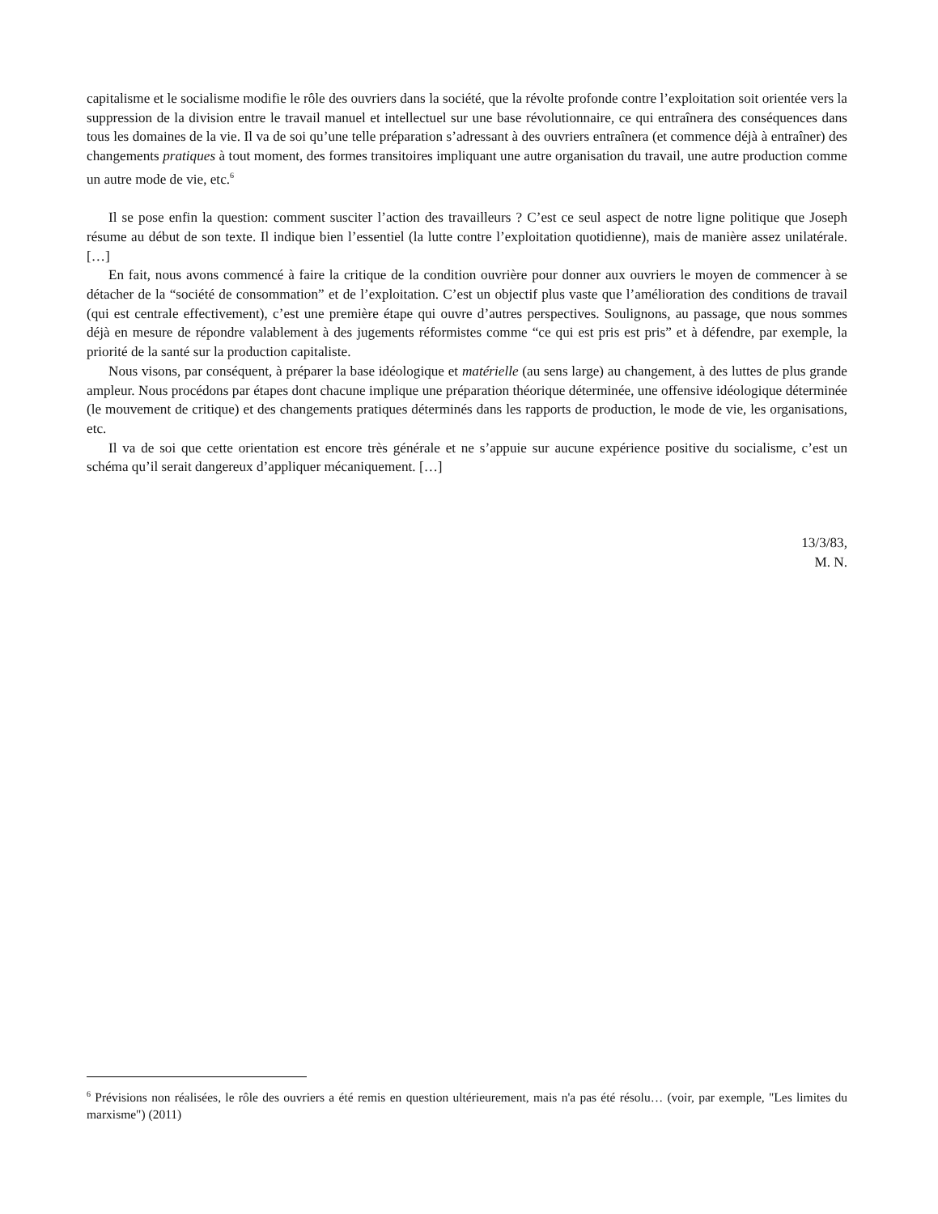capitalisme et le socialisme modifie le rôle des ouvriers dans la société, que la révolte profonde contre l’exploitation soit orientée vers la suppression de la division entre le travail manuel et intellectuel sur une base révolutionnaire, ce qui entraînera des conséquences dans tous les domaines de la vie. Il va de soi qu’une telle préparation s’adressant à des ouvriers entraînera (et commence déjà à entraîner) des changements pratiques à tout moment, des formes transitoires impliquant une autre organisation du travail, une autre production comme un autre mode de vie, etc.<sup>6</sup>
Il se pose enfin la question: comment susciter l’action des travailleurs ? C’est ce seul aspect de notre ligne politique que Joseph résume au début de son texte. Il indique bien l’essentiel (la lutte contre l’exploitation quotidienne), mais de manière assez unilatérale. […]
En fait, nous avons commencé à faire la critique de la condition ouvrière pour donner aux ouvriers le moyen de commencer à se détacher de la “société de consommation” et de l’exploitation. C’est un objectif plus vaste que l’amélioration des conditions de travail (qui est centrale effectivement), c’est une première étape qui ouvre d’autres perspectives. Soulignons, au passage, que nous sommes déjà en mesure de répondre valablement à des jugements réformistes comme “ce qui est pris est pris” et à défendre, par exemple, la priorité de la santé sur la production capitaliste.
Nous visons, par conséquent, à préparer la base idéologique et matérielle (au sens large) au changement, à des luttes de plus grande ampleur. Nous procédons par étapes dont chacune implique une préparation théorique déterminée, une offensive idéologique déterminée (le mouvement de critique) et des changements pratiques déterminés dans les rapports de production, le mode de vie, les organisations, etc.
Il va de soi que cette orientation est encore très générale et ne s’appuie sur aucune expérience positive du socialisme, c’est un schéma qu’il serait dangereux d’appliquer mécaniquement. […]
13/3/83,
M. N.
<sup>6</sup> Prévisions non réalisées, le rôle des ouvriers a été remis en question ultérieurement, mais n'a pas été résolu… (voir, par exemple, "Les limites du marxisme") (2011)